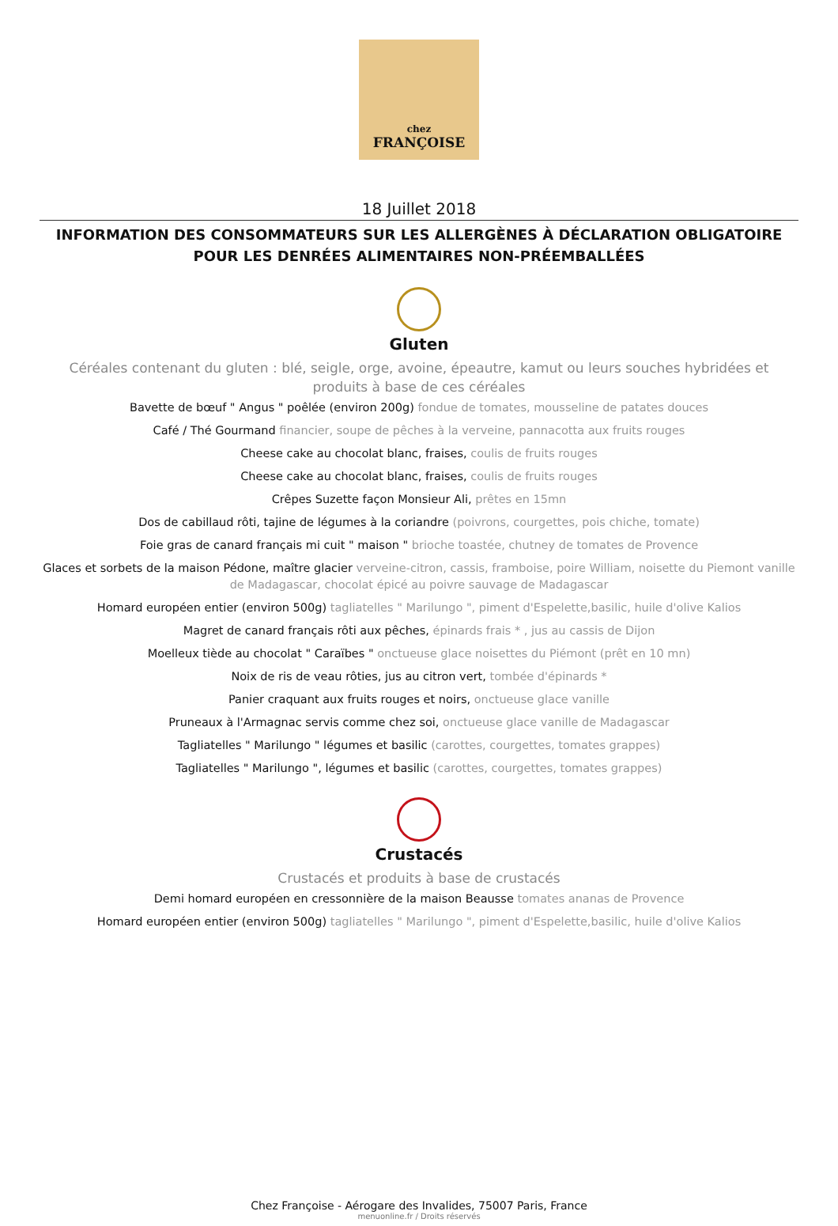chez
FRANÇOISE
18 Juillet 2018
INFORMATION DES CONSOMMATEURS SUR LES ALLERGÈNES À DÉCLARATION OBLIGATOIRE POUR LES DENRÉES ALIMENTAIRES NON-PRÉEMBALLÉES
Gluten
Céréales contenant du gluten : blé, seigle, orge, avoine, épeautre, kamut ou leurs souches hybridées et produits à base de ces céréales
Bavette de bœuf " Angus " poêlée (environ 200g) fondue de tomates, mousseline de patates douces
Café / Thé Gourmand financier, soupe de pêches à la verveine, pannacotta aux fruits rouges
Cheese cake au chocolat blanc, fraises, coulis de fruits rouges
Cheese cake au chocolat blanc, fraises, coulis de fruits rouges
Crêpes Suzette façon Monsieur Ali, prêtes en 15mn
Dos de cabillaud rôti, tajine de légumes à la coriandre (poivrons, courgettes, pois chiche, tomate)
Foie gras de canard français mi cuit " maison " brioche toastée, chutney de tomates de Provence
Glaces et sorbets de la maison Pédone, maître glacier verveine-citron, cassis, framboise, poire William, noisette du Piemont vanille de Madagascar, chocolat épicé au poivre sauvage de Madagascar
Homard européen entier (environ 500g) tagliatelles " Marilungo ", piment d'Espelette,basilic, huile d'olive Kalios
Magret de canard français rôti aux pêches, épinards frais * , jus au cassis de Dijon
Moelleux tiède au chocolat " Caraïbes " onctueuse glace noisettes du Piémont (prêt en 10 mn)
Noix de ris de veau rôties, jus au citron vert, tombée d'épinards *
Panier craquant aux fruits rouges et noirs, onctueuse glace vanille
Pruneaux à l'Armagnac servis comme chez soi, onctueuse glace vanille de Madagascar
Tagliatelles " Marilungo " légumes et basilic (carottes, courgettes, tomates grappes)
Tagliatelles " Marilungo ", légumes et basilic (carottes, courgettes, tomates grappes)
Crustacés
Crustacés et produits à base de crustacés
Demi homard européen en cressonnière de la maison Beausse tomates ananas de Provence
Homard européen entier (environ 500g) tagliatelles " Marilungo ", piment d'Espelette,basilic, huile d'olive Kalios
Chez Françoise - Aérogare des Invalides, 75007 Paris, France
menuonline.fr / Droits réservés